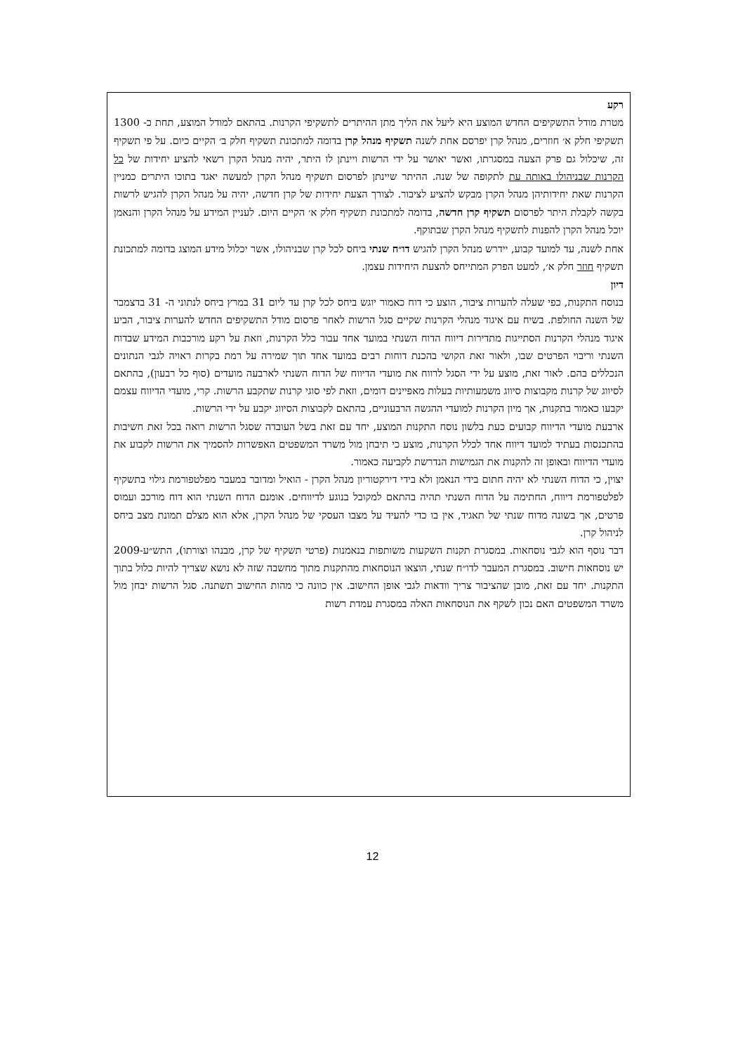רקע
מטרת מודל התשקיפים החדש המוצע היא ליעל את הליך מתן ההיתרים לתשקיפי הקרנות. בהתאם למודל המוצע, תחת כ- 1300 תשקיפי חלק א׳ חוזרים, מנהל קרן יפרסם אחת לשנה תשקיף מנהל קרן בדומה למתכונת תשקיף חלק ב׳ הקיים כיום. על פי תשקיף זה, שיכלול גם פרק הצעה במסגרתו, ואשר יאושר על ידי הרשות ויינתן לו היתר, יהיה מנהל הקרן רשאי להציע יחידות של כל הקרנות שבניהולו באותה עת לתקופה של שנה. ההיתר שיינתן לפרסום תשקיף מנהל הקרן למעשה יאגד בתוכו היתרים כמניין הקרנות שאת יחידותיהן מנהל הקרן מבקש להציע לציבור. לצורך הצעת יחידות של קרן חדשה, יהיה על מנהל הקרן להגיש לרשות בקשה לקבלת היתר לפרסום תשקיף קרן חדשה, בדומה למתכונת תשקיף חלק א׳ הקיים היום. לעניין המידע על מנהל הקרן והנאמן יוכל מנהל הקרן להפנות לתשקיף מנהל הקרן שבתוקף.
אחת לשנה, עד למועד קבוע, יידרש מנהל הקרן להגיש דו״ח שנתי ביחס לכל קרן שבניהולו, אשר יכלול מידע המוצג בדומה למתכונת תשקיף חוזר חלק א׳, למעט הפרק המתייחס להצעת היחידות עצמן.
דיון
בנוסח התקנות, כפי שעלה להערות ציבור, הוצע כי דוח כאמור יוגש ביחס לכל קרן עד ליום 31 במרץ ביחס לנתוני ה- 31 בדצמבר של השנה החולפת. בשיח עם איגוד מנהלי הקרנות שקיים סגל הרשות לאחר פרסום מודל התשקיפים החדש להערות ציבור, הביע איגוד מנהלי הקרנות הסתייגות מתדירות דיווח הדוח השנתי במועד אחד עבור כלל הקרנות, וזאת על רקע מורכבות המידע שבדוח השנתי וריבוי הפרטים שבו, ולאור זאת הקושי בהכנת דוחות רבים במועד אחד תוך שמירה על רמת בקרות ראויה לגבי הנתונים הנכללים בהם. לאור זאת, מוצע על ידי הסגל לרווח את מועדי הדיווח של הדוח השנתי לארבעה מועדים (סוף כל רבעון), בהתאם לסיווג של קרנות מקבוצות סיווג משמעותיות בעלות מאפיינים דומים, וזאת לפי סוגי קרנות שתקבע הרשות. קרי, מועדי הדיווח עצמם יקבעו כאמור בתקנות, אך מיון הקרנות למועדי ההגשה הרבעוניים, בהתאם לקבוצות הסיווג יקבע על ידי הרשות.
ארבעת מועדי הדיווח קבועים כעת בלשון נוסח התקנות המוצע, יחד עם זאת בשל העובדה שסגל הרשות רואה בכל זאת חשיבות בהתכנסות בעתיד למועד דיווח אחד לכלל הקרנות, מוצע כי תיבחן מול משרד המשפטים האפשרות להסמיך את הרשות לקבוע את מועדי הדיווח ובאופן זה להקנות את הגמישות הנדרשת לקביעה כאמור.
יצוין, כי הדוח השנתי לא יהיה חתום בידי הנאמן ולא בידי דירקטוריון מנהל הקרן - הואיל ומדובר במעבר מפלטפורמת גילוי בתשקיף לפלטפורמת דיווח, החתימה על הדוח השנתי תהיה בהתאם למקובל בנוגע לדיווחים. אומנם הדוח השנתי הוא דוח מורכב ועמוס פרטים, אך בשונה מדוח שנתי של תאגיד, אין בו כדי להעיד על מצבו העסקי של מנהל הקרן, אלא הוא מצלם תמונת מצב ביחס לניהול קרן.
דבר נוסף הוא לגבי נוסחאות. במסגרת תקנות השקעות משותפות בנאמנות (פרטי תשקיף של קרן, מבנהו וצורתו), התש״ע-2009 יש נוסחאות חישוב. במסגרת המעבר לדו״ח שנתי, הוצאו הנוסחאות מהתקנות מתוך מחשבה שזה לא נושא שצריך להיות כלול בתוך התקנות. יחד עם זאת, מובן שהציבור צריך וודאות לגבי אופן החישוב. אין כוונה כי מהות החישוב תשתנה. סגל הרשות יבחן מול משרד המשפטים האם נכון לשקף את הנוסחאות האלה במסגרת עמדת רשות
12